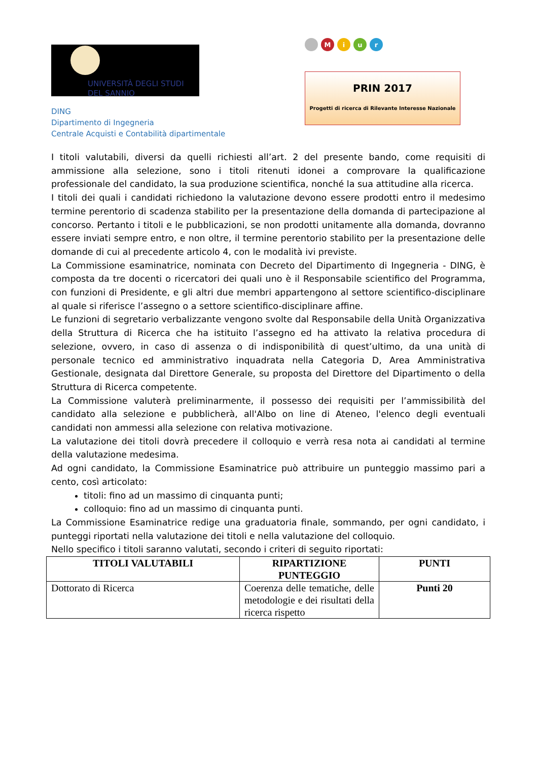UNIVERSITÀ DEGLI STUDI
DEL SANNIO
Miur
PRIN 2017
Progetti di ricerca di Rilevante Interesse Nazionale
DING
Dipartimento di Ingegneria
Centrale Acquisti e Contabilità dipartimentale
I titoli valutabili, diversi da quelli richiesti all’art. 2 del presente bando, come requisiti di ammissione alla selezione, sono i titoli ritenuti idonei a comprovare la qualificazione professionale del candidato, la sua produzione scientifica, nonché la sua attitudine alla ricerca.
I titoli dei quali i candidati richiedono la valutazione devono essere prodotti entro il medesimo termine perentorio di scadenza stabilito per la presentazione della domanda di partecipazione al concorso. Pertanto i titoli e le pubblicazioni, se non prodotti unitamente alla domanda, dovranno essere inviati sempre entro, e non oltre, il termine perentorio stabilito per la presentazione delle domande di cui al precedente articolo 4, con le modalità ivi previste.
La Commissione esaminatrice, nominata con Decreto del Dipartimento di Ingegneria - DING, è composta da tre docenti o ricercatori dei quali uno è il Responsabile scientifico del Programma, con funzioni di Presidente, e gli altri due membri appartengono al settore scientifico-disciplinare al quale si riferisce l’assegno o a settore scientifico-disciplinare affine.
Le funzioni di segretario verbalizzante vengono svolte dal Responsabile della Unità Organizzativa della Struttura di Ricerca che ha istituito l’assegno ed ha attivato la relativa procedura di selezione, ovvero, in caso di assenza o di indisponibilità di quest’ultimo, da una unità di personale tecnico ed amministrativo inquadrata nella Categoria D, Area Amministrativa Gestionale, designata dal Direttore Generale, su proposta del Direttore del Dipartimento o della Struttura di Ricerca competente.
La Commissione valuterà preliminarmente, il possesso dei requisiti per l’ammissibilità del candidato alla selezione e pubblicherà, all'Albo on line di Ateneo, l'elenco degli eventuali candidati non ammessi alla selezione con relativa motivazione.
La valutazione dei titoli dovrà precedere il colloquio e verrà resa nota ai candidati al termine della valutazione medesima.
Ad ogni candidato, la Commissione Esaminatrice può attribuire un punteggio massimo pari a cento, così articolato:
titoli: fino ad un massimo di cinquanta punti;
colloquio: fino ad un massimo di cinquanta punti.
La Commissione Esaminatrice redige una graduatoria finale, sommando, per ogni candidato, i punteggi riportati nella valutazione dei titoli e nella valutazione del colloquio.
Nello specifico i titoli saranno valutati, secondo i criteri di seguito riportati:
| TITOLI VALUTABILI | RIPARTIZIONE PUNTEGGIO | PUNTI |
| --- | --- | --- |
| Dottorato di Ricerca | Coerenza delle tematiche, delle metodologie e dei risultati della ricerca rispetto | Punti 20 |